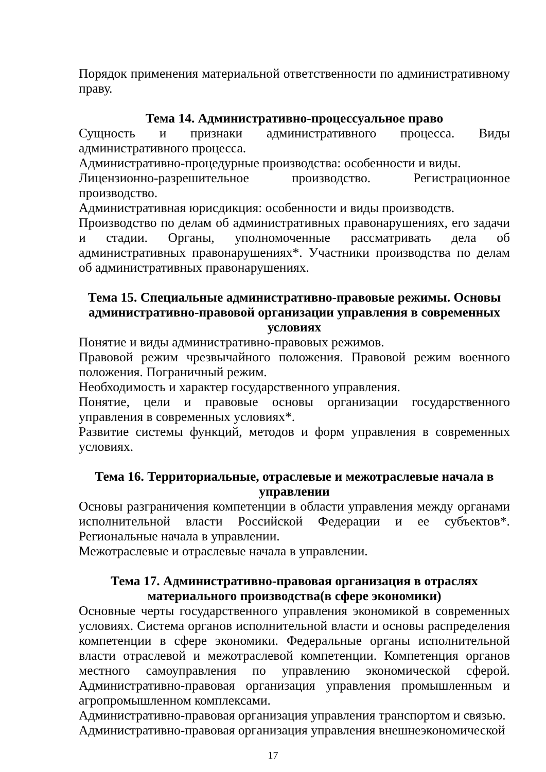Порядок применения материальной ответственности по административному праву.
Тема 14. Административно-процессуальное право
Сущность и признаки административного процесса. Виды административного процесса.
Административно-процедурные производства: особенности и виды.
Лицензионно-разрешительное производство. Регистрационное производство.
Административная юрисдикция: особенности и виды производств.
Производство по делам об административных правонарушениях, его задачи и стадии. Органы, уполномоченные рассматривать дела об административных правонарушениях*. Участники производства по делам об административных правонарушениях.
Тема 15. Специальные административно-правовые режимы. Основы административно-правовой организации управления в современных условиях
Понятие и виды административно-правовых режимов.
Правовой режим чрезвычайного положения. Правовой режим военного положения. Пограничный режим.
Необходимость и характер государственного управления.
Понятие, цели и правовые основы организации государственного управления в современных условиях*.
Развитие системы функций, методов и форм управления в современных условиях.
Тема 16. Территориальные, отраслевые и межотраслевые начала в управлении
Основы разграничения компетенции в области управления между органами исполнительной власти Российской Федерации и ее субъектов*. Региональные начала в управлении.
Межотраслевые и отраслевые начала в управлении.
Тема 17. Административно-правовая организация в отраслях материального производства(в сфере экономики)
Основные черты государственного управления экономикой в современных условиях. Система органов исполнительной власти и основы распределения компетенции в сфере экономики. Федеральные органы исполнительной власти отраслевой и межотраслевой компетенции. Компетенция органов местного самоуправления по управлению экономической сферой. Административно-правовая организация управления промышленным и агропромышленном комплексами.
Административно-правовая организация управления транспортом и связью.
Административно-правовая организация управления внешнеэкономической
17